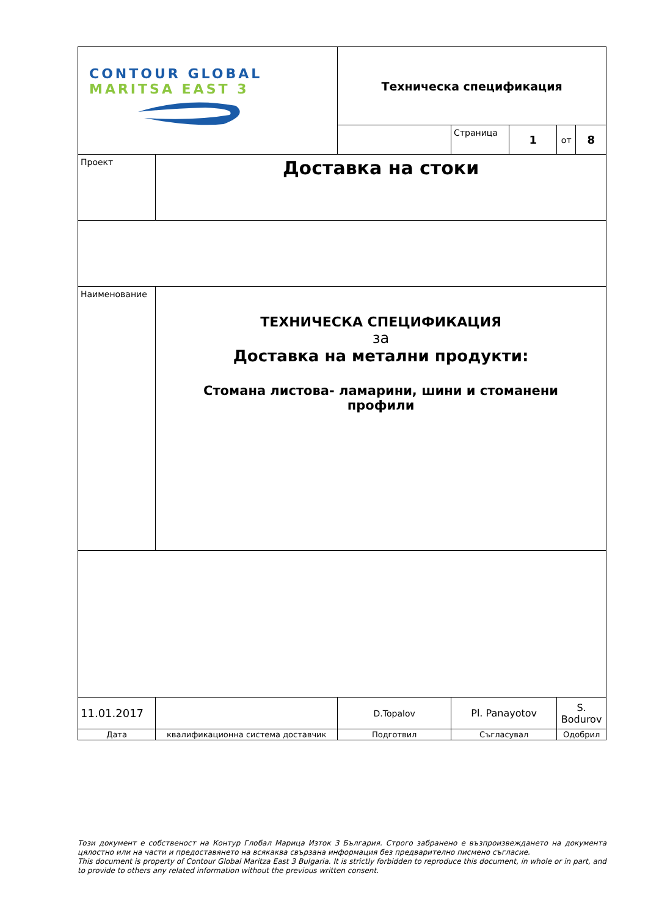| CONTOUR GLOBAL MARITSA EAST 3 | | Техническа спецификация | | | | |
| | | | Страница | 1 | от | 8 |
| Проект | Доставка на стоки | | | | | |
| Наименование | ТЕХНИЧЕСКА СПЕЦИФИКАЦИЯ за Доставка на метални продукти: Стомана листова- ламарини, шини и стоманени профили | | | | | |
| 11.01.2017 | | D.Topalov | Pl. Panayotov | | S. Bodurov | |
| Дата | квалификационна система доставчик | Подготвил | Съгласувал | | Одобрил | |
Този документ е собственост на Контур Глобал Марица Изток 3 България. Строго забранено е възпроизвеждането на документа цялостно или на части и предоставянето на всякаква свързана информация без предварително писмено съгласие.
This document is property of Contour Global Maritza East 3 Bulgaria. It is strictly forbidden to reproduce this document, in whole or in part, and to provide to others any related information without the previous written consent.